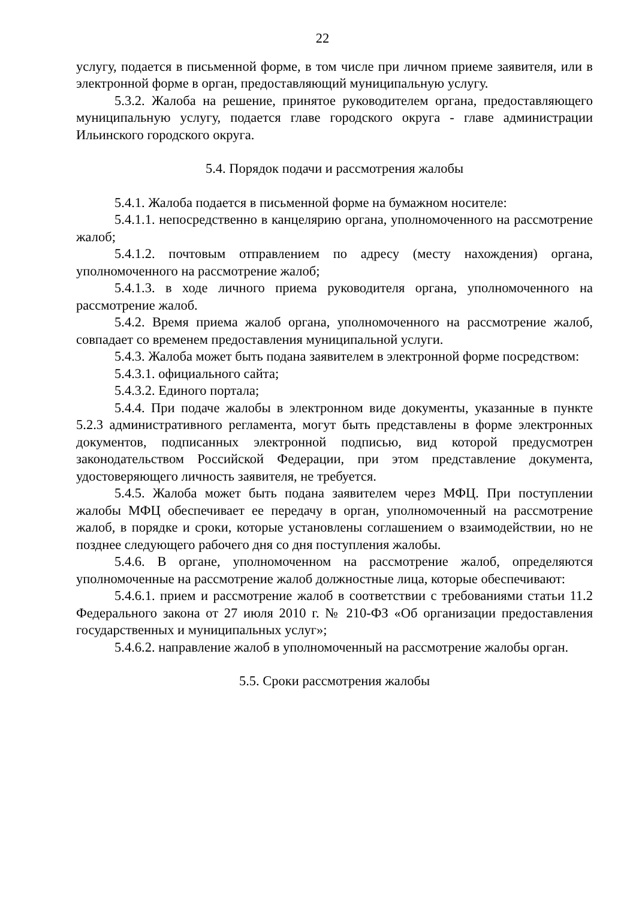22
услугу, подается в письменной форме, в том числе при личном приеме заявителя, или в электронной форме в орган, предоставляющий муниципальную услугу.
5.3.2. Жалоба на решение, принятое руководителем органа, предоставляющего муниципальную услугу, подается главе городского округа - главе администрации Ильинского городского округа.
5.4. Порядок подачи и рассмотрения жалобы
5.4.1. Жалоба подается в письменной форме на бумажном носителе:
5.4.1.1. непосредственно в канцелярию органа, уполномоченного на рассмотрение жалоб;
5.4.1.2. почтовым отправлением по адресу (месту нахождения) органа, уполномоченного на рассмотрение жалоб;
5.4.1.3. в ходе личного приема руководителя органа, уполномоченного на рассмотрение жалоб.
5.4.2. Время приема жалоб органа, уполномоченного на рассмотрение жалоб, совпадает со временем предоставления муниципальной услуги.
5.4.3. Жалоба может быть подана заявителем в электронной форме посредством:
5.4.3.1. официального сайта;
5.4.3.2. Единого портала;
5.4.4. При подаче жалобы в электронном виде документы, указанные в пункте 5.2.3 административного регламента, могут быть представлены в форме электронных документов, подписанных электронной подписью, вид которой предусмотрен законодательством Российской Федерации, при этом представление документа, удостоверяющего личность заявителя, не требуется.
5.4.5. Жалоба может быть подана заявителем через МФЦ. При поступлении жалобы МФЦ обеспечивает ее передачу в орган, уполномоченный на рассмотрение жалоб, в порядке и сроки, которые установлены соглашением о взаимодействии, но не позднее следующего рабочего дня со дня поступления жалобы.
5.4.6. В органе, уполномоченном на рассмотрение жалоб, определяются уполномоченные на рассмотрение жалоб должностные лица, которые обеспечивают:
5.4.6.1. прием и рассмотрение жалоб в соответствии с требованиями статьи 11.2 Федерального закона от 27 июля 2010 г. № 210-ФЗ «Об организации предоставления государственных и муниципальных услуг»;
5.4.6.2. направление жалоб в уполномоченный на рассмотрение жалобы орган.
5.5. Сроки рассмотрения жалобы